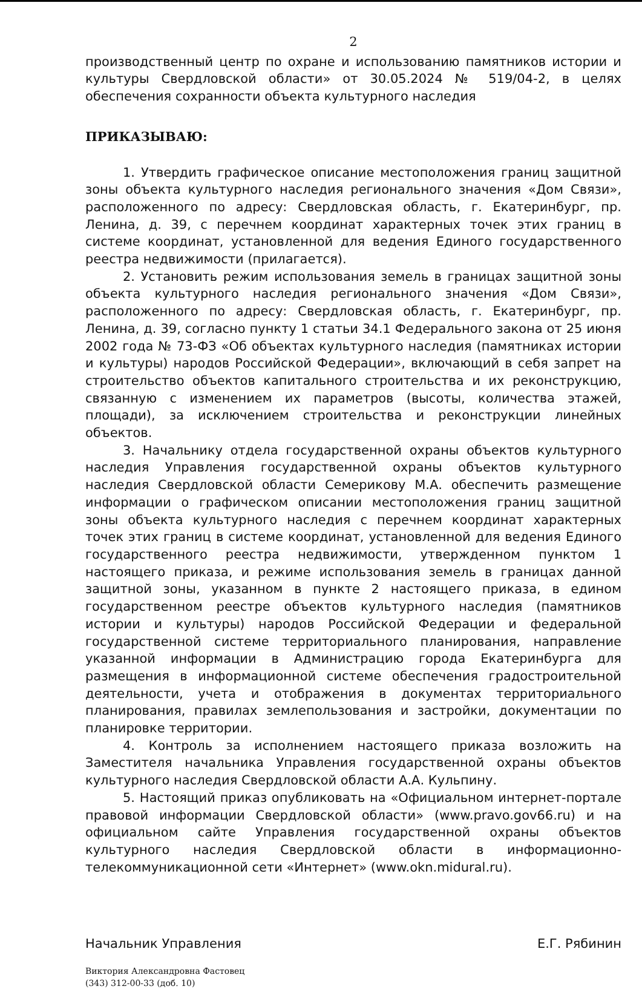2
производственный центр по охране и использованию памятников истории и культуры Свердловской области» от 30.05.2024 № 519/04-2, в целях обеспечения сохранности объекта культурного наследия
ПРИКАЗЫВАЮ:
1. Утвердить графическое описание местоположения границ защитной зоны объекта культурного наследия регионального значения «Дом Связи», расположенного по адресу: Свердловская область, г. Екатеринбург, пр. Ленина, д. 39, с перечнем координат характерных точек этих границ в системе координат, установленной для ведения Единого государственного реестра недвижимости (прилагается).
2. Установить режим использования земель в границах защитной зоны объекта культурного наследия регионального значения «Дом Связи», расположенного по адресу: Свердловская область, г. Екатеринбург, пр. Ленина, д. 39, согласно пункту 1 статьи 34.1 Федерального закона от 25 июня 2002 года № 73-ФЗ «Об объектах культурного наследия (памятниках истории и культуры) народов Российской Федерации», включающий в себя запрет на строительство объектов капитального строительства и их реконструкцию, связанную с изменением их параметров (высоты, количества этажей, площади), за исключением строительства и реконструкции линейных объектов.
3. Начальнику отдела государственной охраны объектов культурного наследия Управления государственной охраны объектов культурного наследия Свердловской области Семерикову М.А. обеспечить размещение информации о графическом описании местоположения границ защитной зоны объекта культурного наследия с перечнем координат характерных точек этих границ в системе координат, установленной для ведения Единого государственного реестра недвижимости, утвержденном пунктом 1 настоящего приказа, и режиме использования земель в границах данной защитной зоны, указанном в пункте 2 настоящего приказа, в едином государственном реестре объектов культурного наследия (памятников истории и культуры) народов Российской Федерации и федеральной государственной системе территориального планирования, направление указанной информации в Администрацию города Екатеринбурга для размещения в информационной системе обеспечения градостроительной деятельности, учета и отображения в документах территориального планирования, правилах землепользования и застройки, документации по планировке территории.
4. Контроль за исполнением настоящего приказа возложить на Заместителя начальника Управления государственной охраны объектов культурного наследия Свердловской области А.А. Кульпину.
5. Настоящий приказ опубликовать на «Официальном интернет-портале правовой информации Свердловской области» (www.pravo.gov66.ru) и на официальном сайте Управления государственной охраны объектов культурного наследия Свердловской области в информационно-телекоммуникационной сети «Интернет» (www.okn.midural.ru).
Начальник Управления Е.Г. Рябинин
Виктория Александровна Фастовец
(343) 312-00-33 (доб. 10)